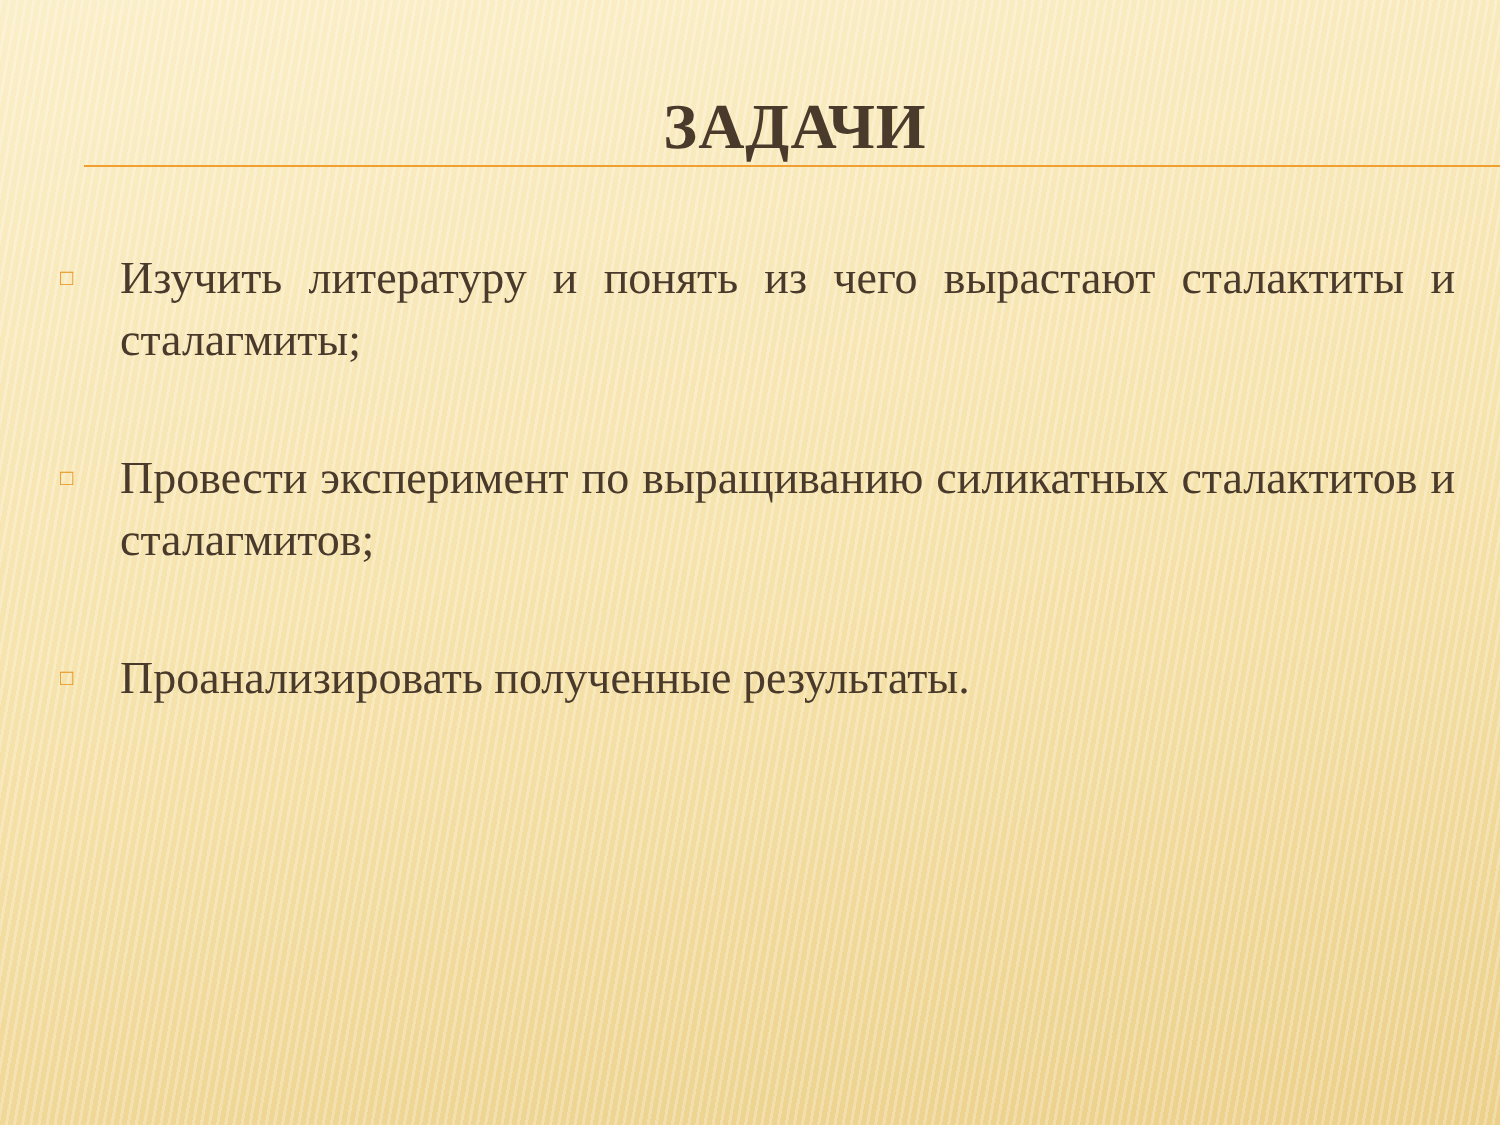ЗАДАЧИ
□ Изучить литературу и понять из чего вырастают сталактиты и сталагмиты;
□ Провести эксперимент по выращиванию силикатных сталактитов и сталагмитов;
□ Проанализировать полученные результаты.